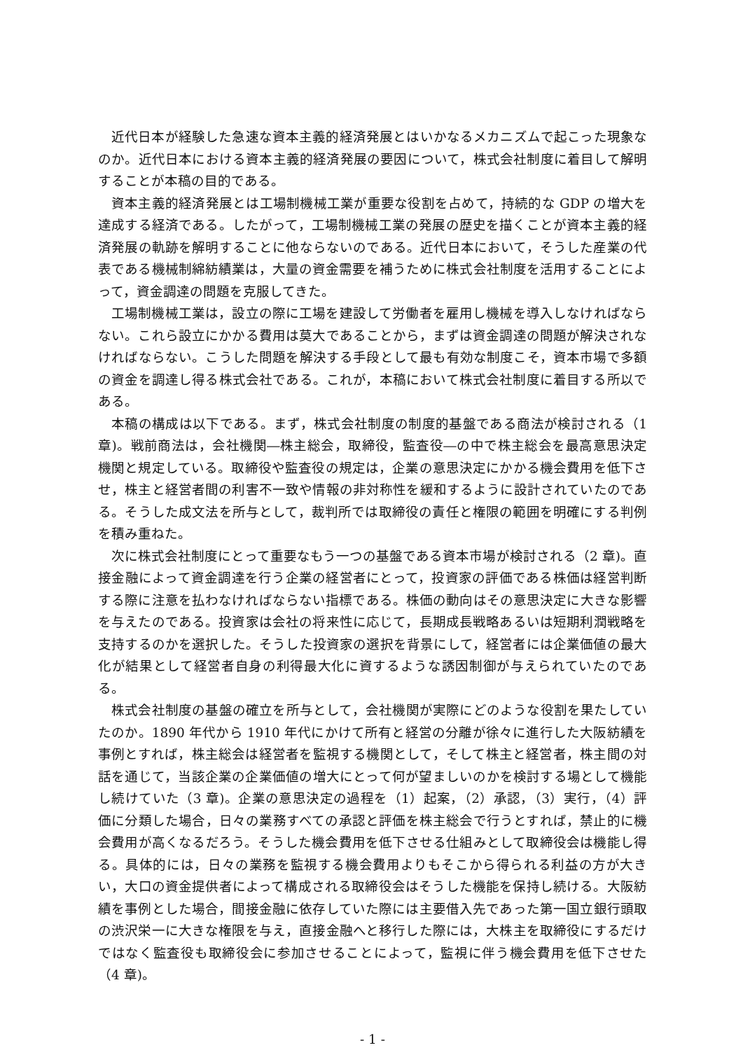近代日本が経験した急速な資本主義的経済発展とはいかなるメカニズムで起こった現象なのか。近代日本における資本主義的経済発展の要因について，株式会社制度に着目して解明することが本稿の目的である。
資本主義的経済発展とは工場制機械工業が重要な役割を占めて，持続的な GDP の増大を達成する経済である。したがって，工場制機械工業の発展の歴史を描くことが資本主義的経済発展の軌跡を解明することに他ならないのである。近代日本において，そうした産業の代表である機械制綿紡績業は，大量の資金需要を補うために株式会社制度を活用することによって，資金調達の問題を克服してきた。
工場制機械工業は，設立の際に工場を建設して労働者を雇用し機械を導入しなければならない。これら設立にかかる費用は莫大であることから，まずは資金調達の問題が解決されなければならない。こうした問題を解決する手段として最も有効な制度こそ，資本市場で多額の資金を調達し得る株式会社である。これが，本稿において株式会社制度に着目する所以である。
本稿の構成は以下である。まず，株式会社制度の制度的基盤である商法が検討される（1章)。戦前商法は，会社機関―株主総会，取締役，監査役―の中で株主総会を最高意思決定機関と規定している。取締役や監査役の規定は，企業の意思決定にかかる機会費用を低下させ，株主と経営者間の利害不一致や情報の非対称性を緩和するように設計されていたのである。そうした成文法を所与として，裁判所では取締役の責任と権限の範囲を明確にする判例を積み重ねた。
次に株式会社制度にとって重要なもう一つの基盤である資本市場が検討される（2 章)。直接金融によって資金調達を行う企業の経営者にとって，投資家の評価である株価は経営判断する際に注意を払わなければならない指標である。株価の動向はその意思決定に大きな影響を与えたのである。投資家は会社の将来性に応じて，長期成長戦略あるいは短期利潤戦略を支持するのかを選択した。そうした投資家の選択を背景にして，経営者には企業価値の最大化が結果として経営者自身の利得最大化に資するような誘因制御が与えられていたのである。
株式会社制度の基盤の確立を所与として，会社機関が実際にどのような役割を果たしていたのか。1890 年代から 1910 年代にかけて所有と経営の分離が徐々に進行した大阪紡績を事例とすれば，株主総会は経営者を監視する機関として，そして株主と経営者，株主間の対話を通じて，当該企業の企業価値の増大にとって何が望ましいのかを検討する場として機能し続けていた（3 章)。企業の意思決定の過程を（1）起案，（2）承認，（3）実行，（4）評価に分類した場合，日々の業務すべての承認と評価を株主総会で行うとすれば，禁止的に機会費用が高くなるだろう。そうした機会費用を低下させる仕組みとして取締役会は機能し得る。具体的には，日々の業務を監視する機会費用よりもそこから得られる利益の方が大きい，大口の資金提供者によって構成される取締役会はそうした機能を保持し続ける。大阪紡績を事例とした場合，間接金融に依存していた際には主要借入先であった第一国立銀行頭取の渋沢栄一に大きな権限を与え，直接金融へと移行した際には，大株主を取締役にするだけではなく監査役も取締役会に参加させることによって，監視に伴う機会費用を低下させた（4 章)。
- 1 -